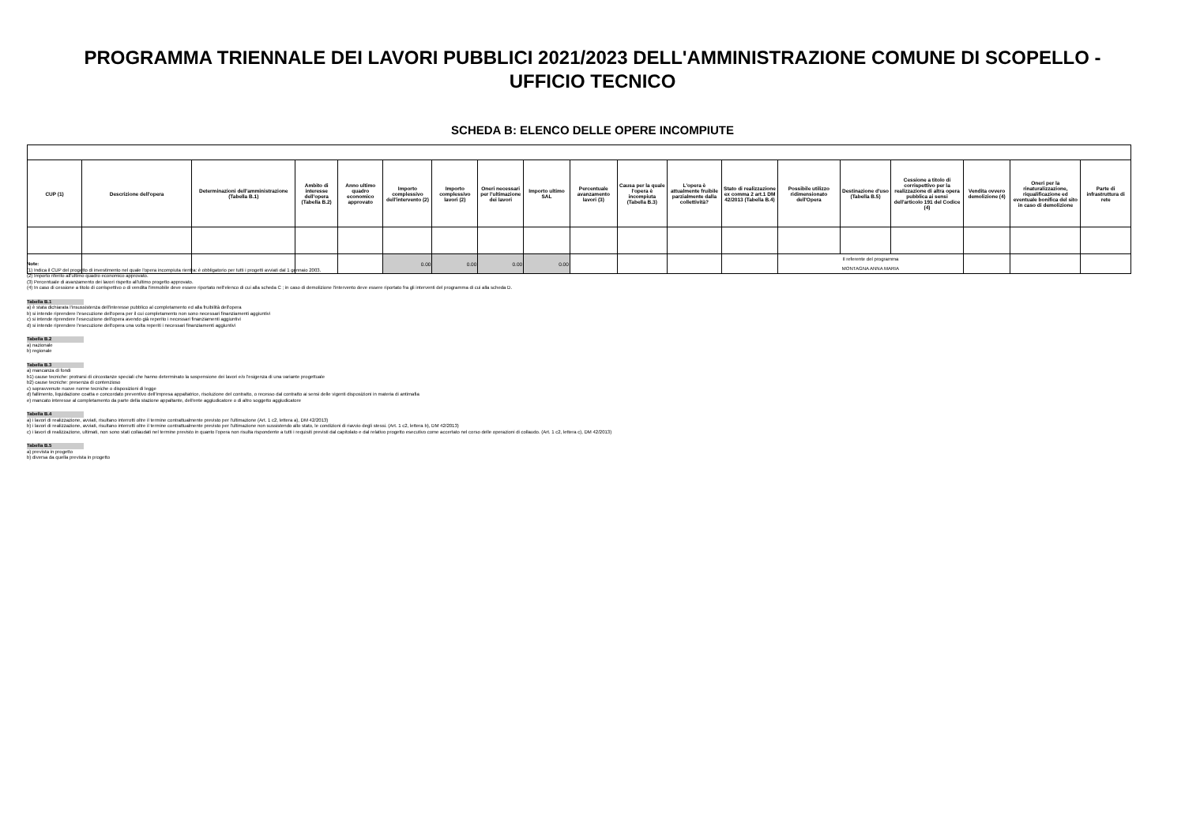PROGRAMMA TRIENNALE DEI LAVORI PUBBLICI 2021/2023 DELL'AMMINISTRAZIONE COMUNE DI SCOPELLO -
UFFICIO TECNICO
SCHEDA B: ELENCO DELLE OPERE INCOMPIUTE
| CUP (1) | Descrizione dell'opera | Determinazioni dell'amministrazione (Tabella B.1) | Ambito di interesse dell'opera (Tabella B.2) | Anno ultimo quadro economico approvato | Importo complessivo dell'intervento (2) | Importo complessivo lavori (2) | Oneri necessari per l'ultimazione dei lavori | Importo ultimo SAL | Percentuale avanzamento lavori (3) | Causa per la quale l'opera è incompiuta (Tabella B.3) | L'opera è attualmente fruibile parzialmente dalla collettività? | Stato di realizzazione ex comma 2 art.1 DM 42/2013 (Tabella B.4) | Possibile utilizzo ridimensionato dell'Opera | Destinazione d'uso (Tabella B.5) | Cessione a titolo di corrispettivo per la realizzazione di altra opera pubblica ai sensi dell'articolo 191 del Codice (4) | Vendita ovvero demolizione (4) | Oneri per la rinaturalizzazione, riqualificazione ed eventuale bonifica del sito in caso di demolizione | Parte di infrastruttura di rete |
| --- | --- | --- | --- | --- | --- | --- | --- | --- | --- | --- | --- | --- | --- | --- | --- | --- | --- | --- |
| | | | | | 0.00 | 0.00 | 0.00 | 0.00 | | | | | Il referente del programma MONTAGNA ANNA MARIA | | | | | |
Note:
(1) Indica il CUP del progetto di investimento nel quale l'opera incompiuta rientra: è obbligatorio per tutti i progetti avviati dal 1 gennaio 2003.
(2) Importo riferito all'ultimo quadro economico approvato.
(3) Percentuale di avanzamento dei lavori rispetto all'ultimo progetto approvato.
(4) In caso di cessione a titolo di corrispettivo o di vendita l'immobile deve essere riportato nell'elenco di cui alla scheda C ; in caso di demolizione l'intervento deve essere riportato fra gli interventi del programma di cui alla scheda D.
Tabella B.1
a) è stata dichiarata l'insussistenza dell'interesse pubblico al completamento ed alla fruibilità dell'opera
b) si intende riprendere l'esecuzione dell'opera per il cui completamento non sono necessari finanziamenti aggiuntivi
c) si intende riprendere l'esecuzione dell'opera avendo già reperito i necessari finanziamenti aggiuntivi
d) si intende riprendere l'esecuzione dell'opera una volta reperiti i necessari finanziamenti aggiuntivi
Tabella B.2
a) nazionale
b) regionale
Tabella B.3
a) mancanza di fondi
b1) cause tecniche: protrarsi di circostanze speciali che hanno determinato la sospensione dei lavori e/o l'esigenza di una variante progettuale
b2) cause tecniche: presenza di contenzioso
c) sopravvenute nuove norme tecniche o disposizioni di legge
d) fallimento, liquidazione coatta e concordato preventivo dell'impresa appaltatrice, risoluzione del contratto, o recesso dal contratto ai sensi delle vigenti disposizioni in materia di antimafia
e) mancato interesse al completamento da parte della stazione appaltante, dell'ente aggiudicatore o di altro soggetto aggiudicatore
Tabella B.4
a) i lavori di realizzazione, avviati, risultano interrotti oltre il termine contrattualmente previsto per l'ultimazione (Art. 1 c2, lettera a), DM 42/2013)
b) i lavori di realizzazione, avviati, risultano interrotti oltre il termine contrattualmente previsto per l'ultimazione non sussistendo allo stato, le condizioni di riavvio degli stessi. (Art. 1 c2, lettera b), DM 42/2013)
c) i lavori di realizzazione, ultimati, non sono stati collaudati nel termine previsto in quanto l'opera non risulta rispondente a tutti i requisiti previsti dal capitolato e dal relativo progetto esecutivo come accertato nel corso delle operazioni di collaudo. (Art. 1 c2, lettera c), DM 42/2013)
Tabella B.5
a) prevista in progetto
b) diversa da quella prevista in progetto